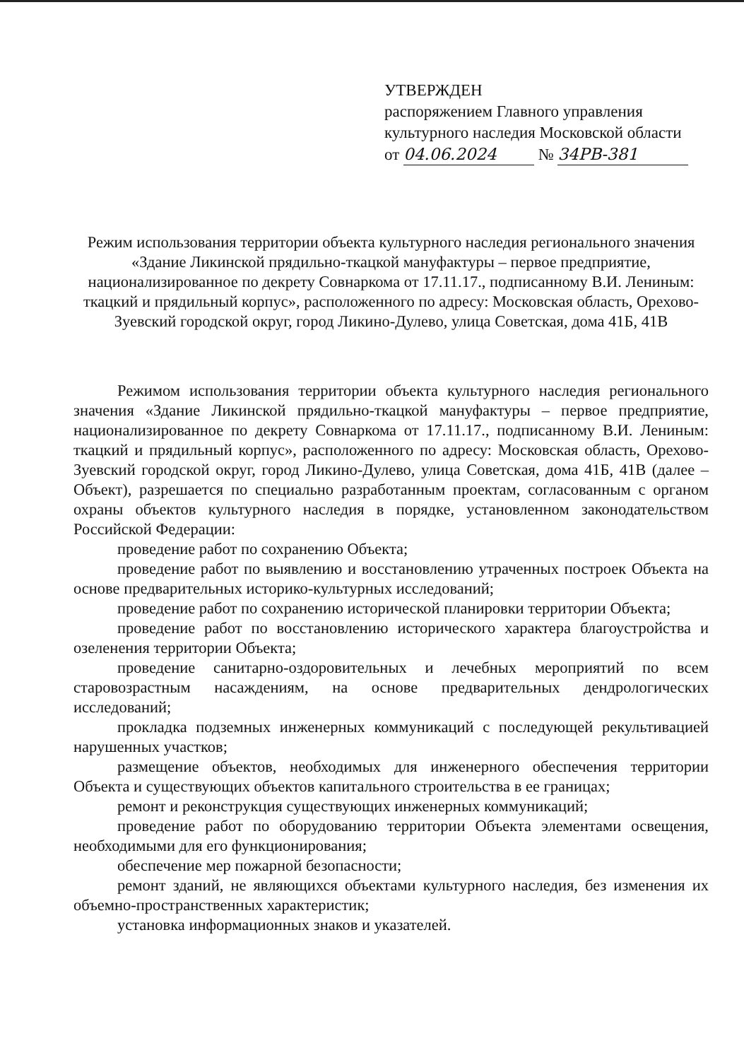УТВЕРЖДЕН
распоряжением Главного управления
культурного наследия Московской области
от 04.06.2024 № 34РВ-381
Режим использования территории объекта культурного наследия регионального значения «Здание Ликинской прядильно-ткацкой мануфактуры – первое предприятие, национализированное по декрету Совнаркома от 17.11.17., подписанному В.И. Лениным: ткацкий и прядильный корпус», расположенного по адресу: Московская область, Орехово-Зуевский городской округ, город Ликино-Дулево, улица Советская, дома 41Б, 41В
Режимом использования территории объекта культурного наследия регионального значения «Здание Ликинской прядильно-ткацкой мануфактуры – первое предприятие, национализированное по декрету Совнаркома от 17.11.17., подписанному В.И. Лениным: ткацкий и прядильный корпус», расположенного по адресу: Московская область, Орехово-Зуевский городской округ, город Ликино-Дулево, улица Советская, дома 41Б, 41В (далее – Объект), разрешается по специально разработанным проектам, согласованным с органом охраны объектов культурного наследия в порядке, установленном законодательством Российской Федерации:
проведение работ по сохранению Объекта;
проведение работ по выявлению и восстановлению утраченных построек Объекта на основе предварительных историко-культурных исследований;
проведение работ по сохранению исторической планировки территории Объекта;
проведение работ по восстановлению исторического характера благоустройства и озеленения территории Объекта;
проведение санитарно-оздоровительных и лечебных мероприятий по всем старовозрастным насаждениям, на основе предварительных дендрологических исследований;
прокладка подземных инженерных коммуникаций с последующей рекультивацией нарушенных участков;
размещение объектов, необходимых для инженерного обеспечения территории Объекта и существующих объектов капитального строительства в ее границах;
ремонт и реконструкция существующих инженерных коммуникаций;
проведение работ по оборудованию территории Объекта элементами освещения, необходимыми для его функционирования;
обеспечение мер пожарной безопасности;
ремонт зданий, не являющихся объектами культурного наследия, без изменения их объемно-пространственных характеристик;
установка информационных знаков и указателей.